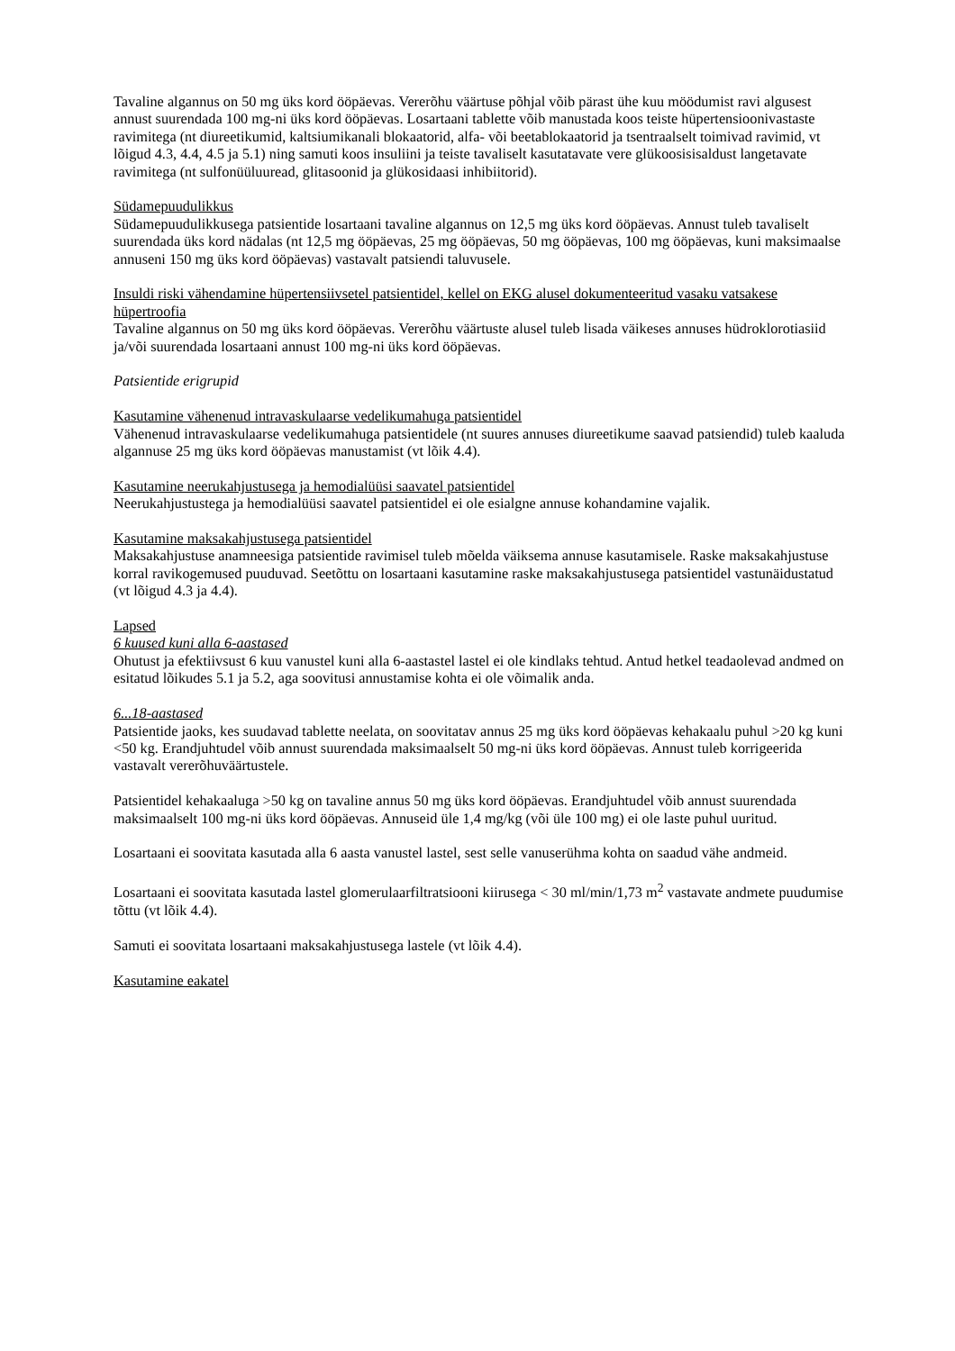Tavaline algannus on 50 mg üks kord ööpäevas. Vererõhu väärtuse põhjal võib pärast ühe kuu möödumist ravi algusest annust suurendada 100 mg-ni üks kord ööpäevas. Losartaani tablette võib manustada koos teiste hüpertensioonivastaste ravimitega (nt diureetikumid, kaltsiumikanali blokaatorid, alfa- või beetablokaatorid ja tsentraalselt toimivad ravimid, vt lõigud 4.3, 4.4, 4.5 ja 5.1) ning samuti koos insuliini ja teiste tavaliselt kasutatavate vere glükoosisisaldust langetavate ravimitega (nt sulfonüüluuread, glitasoonid ja glükosidaasi inhibiitorid).
Südamepuudulikkus
Südamepuudulikkusega patsientide losartaani tavaline algannus on 12,5 mg üks kord ööpäevas. Annust tuleb tavaliselt suurendada üks kord nädalas (nt 12,5 mg ööpäevas, 25 mg ööpäevas, 50 mg ööpäevas, 100 mg ööpäevas, kuni maksimaalse annuseni 150 mg üks kord ööpäevas) vastavalt patsiendi taluvusele.
Insuldi riski vähendamine hüpertensiivsetel patsientidel, kellel on EKG alusel dokumenteeritud vasaku vatsakese hüpertroofia
Tavaline algannus on 50 mg üks kord ööpäevas. Vererõhu väärtuste alusel tuleb lisada väikeses annuses hüdroklorotiasiid ja/või suurendada losartaani annust 100 mg-ni üks kord ööpäevas.
Patsientide erigrupid
Kasutamine vähenenud intravaskulaarse vedelikumahuga patsientidel
Vähenenud intravaskulaarse vedelikumahuga patsientidele (nt suures annuses diureetikume saavad patsiendid) tuleb kaaluda algannuse 25 mg üks kord ööpäevas manustamist (vt lõik 4.4).
Kasutamine neerukahjustusega ja hemodialüüsi saavatel patsientidel
Neerukahjustustega ja hemodialüüsi saavatel patsientidel ei ole esialgne annuse kohandamine vajalik.
Kasutamine maksakahjustusega patsientidel
Maksakahjustuse anamneesiga patsientide ravimisel tuleb mõelda väiksema annuse kasutamisele. Raske maksakahjustuse korral ravikogemused puuduvad. Seetõttu on losartaani kasutamine raske maksakahjustusega patsientidel vastunäidustatud (vt lõigud 4.3 ja 4.4).
Lapsed
6 kuused kuni alla 6-aastased
Ohutust ja efektiivsust 6 kuu vanustel kuni alla 6-aastastel lastel ei ole kindlaks tehtud. Antud hetkel teadaolevad andmed on esitatud lõikudes 5.1 ja 5.2, aga soovitusi annustamise kohta ei ole võimalik anda.
6...18-aastased
Patsientide jaoks, kes suudavad tablette neelata, on soovitatav annus 25 mg üks kord ööpäevas kehakaalu puhul >20 kg kuni <50 kg. Erandjuhtudel võib annust suurendada maksimaalselt 50 mg-ni üks kord ööpäevas. Annust tuleb korrigeerida vastavalt vererõhuväärtustele.
Patsientidel kehakaaluga >50 kg on tavaline annus 50 mg üks kord ööpäevas. Erandjuhtudel võib annust suurendada maksimaalselt 100 mg-ni üks kord ööpäevas. Annuseid üle 1,4 mg/kg (või üle 100 mg) ei ole laste puhul uuritud.
Losartaani ei soovitata kasutada alla 6 aasta vanustel lastel, sest selle vanuserühma kohta on saadud vähe andmeid.
Losartaani ei soovitata kasutada lastel glomerulaarfiltratsiooni kiirusega < 30 ml/min/1,73 m<sup>2</sup> vastavate andmete puudumise tõttu (vt lõik 4.4).
Samuti ei soovitata losartaani maksakahjustusega lastele (vt lõik 4.4).
Kasutamine eakatel